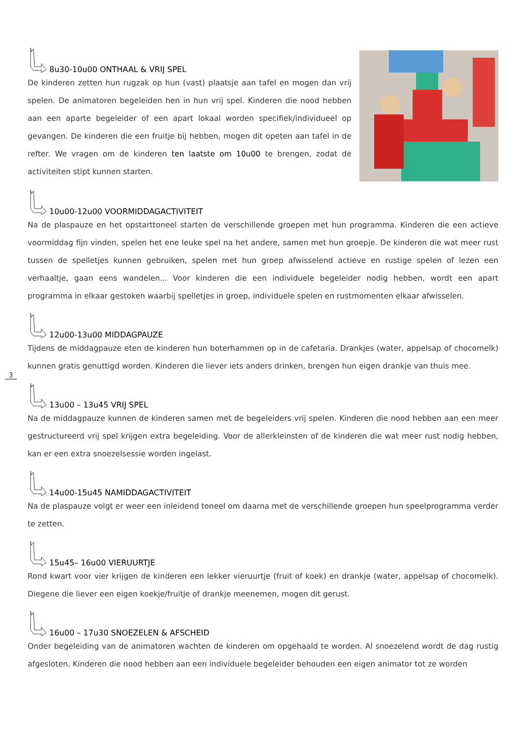3
8u30-10u00 ONTHAAL & VRIJ SPEL
De kinderen zetten hun rugzak op hun (vast) plaatsje aan tafel en mogen dan vrij spelen. De animatoren begeleiden hen in hun vrij spel. Kinderen die nood hebben aan een aparte begeleider of een apart lokaal worden specifiek/individueel op gevangen. De kinderen die een fruitje bij hebben, mogen dit opeten aan tafel in de refter. We vragen om de kinderen ten laatste om 10u00 te brengen, zodat de activiteiten stipt kunnen starten.
10u00-12u00 VOORMIDDAGACTIVITEIT
Na de plaspauze en het opstarttoneel starten de verschillende groepen met hun programma. Kinderen die een actieve voormiddag fijn vinden, spelen het ene leuke spel na het andere, samen met hun groepje. De kinderen die wat meer rust tussen de spelletjes kunnen gebruiken, spelen met hun groep afwisselend actieve en rustige spelen of lezen een verhaaltje, gaan eens wandelen... Voor kinderen die een individuele begeleider nodig hebben, wordt een apart programma in elkaar gestoken waarbij spelletjes in groep, individuele spelen en rustmomenten elkaar afwisselen.
12u00-13u00 MIDDAGPAUZE
Tijdens de middagpauze eten de kinderen hun boterhammen op in de cafetaria. Drankjes (water, appelsap of chocomelk) kunnen gratis genuttigd worden. Kinderen die liever iets anders drinken, brengen hun eigen drankje van thuis mee.
13u00 – 13u45 VRIJ SPEL
Na de middagpauze kunnen de kinderen samen met de begeleiders vrij spelen. Kinderen die nood hebben aan een meer gestructureerd vrij spel krijgen extra begeleiding. Voor de allerkleinsten of de kinderen die wat meer rust nodig hebben, kan er een extra snoezelsessie worden ingelast.
14u00-15u45 NAMIDDAGACTIVITEIT
Na de plaspauze volgt er weer een inleidend toneel om daarna met de verschillende groepen hun speelprogramma verder te zetten.
15u45– 16u00 VIERUURTJE
Rond kwart voor vier krijgen de kinderen een lekker vieruurtje (fruit of koek) en drankje (water, appelsap of chocomelk). Diegene die liever een eigen koekje/fruitje of drankje meenemen, mogen dit gerust.
16u00 – 17u30 SNOEZELEN & AFSCHEID
Onder begeleiding van de animatoren wachten de kinderen om opgehaald te worden. Al snoezelend wordt de dag rustig afgesloten. Kinderen die nood hebben aan een individuele begeleider behouden een eigen animator tot ze worden